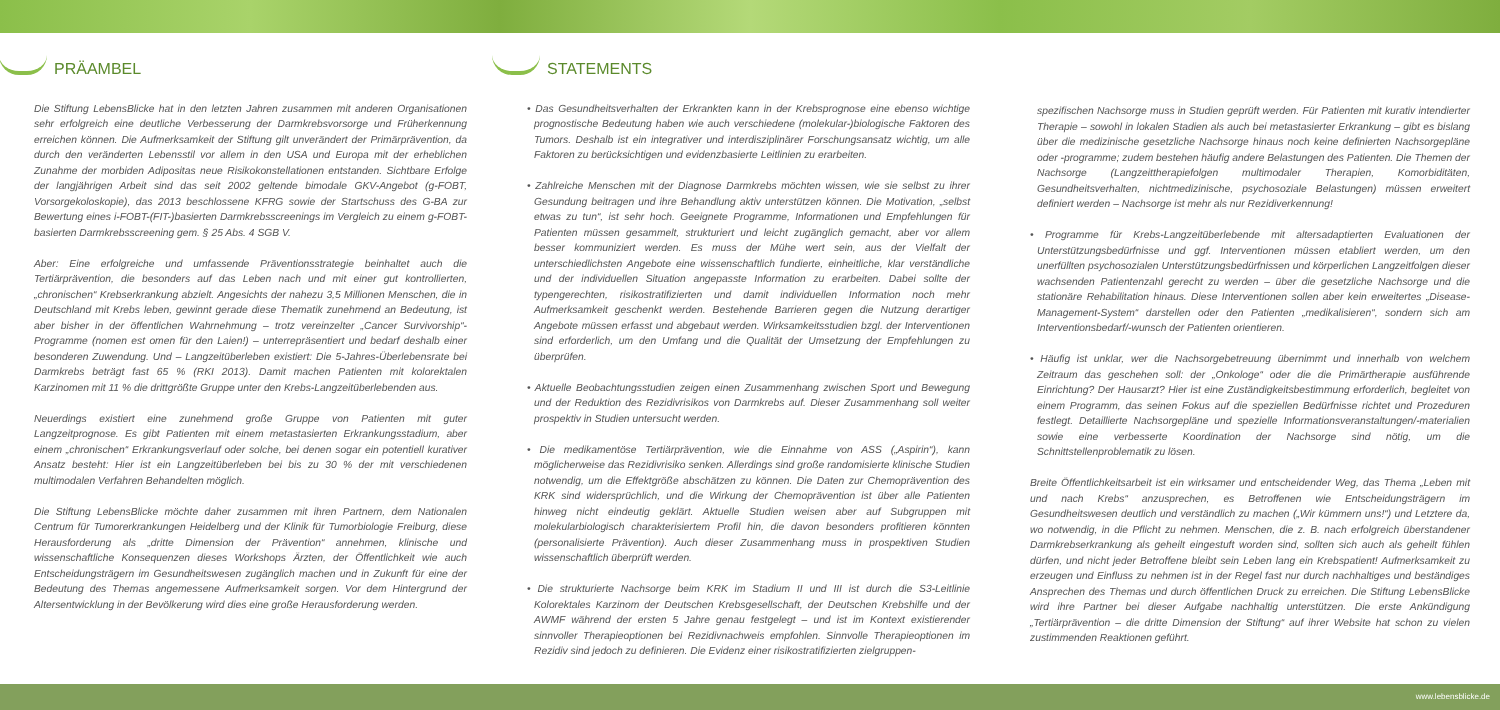PRÄAMBEL
Die Stiftung LebensBlicke hat in den letzten Jahren zusammen mit anderen Organisationen sehr erfolgreich eine deutliche Verbesserung der Darmkrebsvorsorge und Früherkennung erreichen können. Die Aufmerksamkeit der Stiftung gilt unverändert der Primärprävention, da durch den veränderten Lebensstil vor allem in den USA und Europa mit der erheblichen Zunahme der morbiden Adipositas neue Risikokonstellationen entstanden. Sichtbare Erfolge der langjährigen Arbeit sind das seit 2002 geltende bimodale GKV-Angebot (g-FOBT, Vorsorgekoloskopie), das 2013 beschlossene KFRG sowie der Startschuss des G-BA zur Bewertung eines i-FOBT-(FIT-)basierten Darmkrebsscreenings im Vergleich zu einem g-FOBT-basierten Darmkrebsscreening gem. § 25 Abs. 4 SGB V.
Aber: Eine erfolgreiche und umfassende Präventionsstrategie beinhaltet auch die Tertiärprävention, die besonders auf das Leben nach und mit einer gut kontrollierten, „chronischen“ Krebserkrankung abzielt. Angesichts der nahezu 3,5 Millionen Menschen, die in Deutschland mit Krebs leben, gewinnt gerade diese Thematik zunehmend an Bedeutung, ist aber bisher in der öffentlichen Wahrnehmung – trotz vereinzelter „Cancer Survivorship“-Programme (nomen est omen für den Laien!) – unterrepräsentiert und bedarf deshalb einer besonderen Zuwendung. Und – Langzeitüberleben existiert: Die 5-Jahres-Überlebensrate bei Darmkrebs beträgt fast 65 % (RKI 2013). Damit machen Patienten mit kolorektalen Karzinomen mit 11 % die drittgrößte Gruppe unter den Krebs-Langzeitüberlebenden aus.
Neuerdings existiert eine zunehmend große Gruppe von Patienten mit guter Langzeitprognose. Es gibt Patienten mit einem metastasierten Erkrankungsstadium, aber einem „chronischen“ Erkrankungsverlauf oder solche, bei denen sogar ein potentiell kurativer Ansatz besteht: Hier ist ein Langzeitüberleben bei bis zu 30 % der mit verschiedenen multimodalen Verfahren Behandelten möglich.
Die Stiftung LebensBlicke möchte daher zusammen mit ihren Partnern, dem Nationalen Centrum für Tumorerkrankungen Heidelberg und der Klinik für Tumorbiologie Freiburg, diese Herausforderung als „dritte Dimension der Prävention“ annehmen, klinische und wissenschaftliche Konsequenzen dieses Workshops Ärzten, der Öffentlichkeit wie auch Entscheidungsträgern im Gesundheitswesen zugänglich machen und in Zukunft für eine der Bedeutung des Themas angemessene Aufmerksamkeit sorgen. Vor dem Hintergrund der Altersentwicklung in der Bevölkerung wird dies eine große Herausforderung werden.
STATEMENTS
• Das Gesundheitsverhalten der Erkrankten kann in der Krebsprognose eine ebenso wichtige prognostische Bedeutung haben wie auch verschiedene (molekular-)biologische Faktoren des Tumors. Deshalb ist ein integrativer und interdisziplinärer Forschungsansatz wichtig, um alle Faktoren zu berücksichtigen und evidenzbasierte Leitlinien zu erarbeiten.
• Zahlreiche Menschen mit der Diagnose Darmkrebs möchten wissen, wie sie selbst zu ihrer Gesundung beitragen und ihre Behandlung aktiv unterstützen können. Die Motivation, „selbst etwas zu tun“, ist sehr hoch. Geeignete Programme, Informationen und Empfehlungen für Patienten müssen gesammelt, strukturiert und leicht zugänglich gemacht, aber vor allem besser kommuniziert werden. Es muss der Mühe wert sein, aus der Vielfalt der unterschiedlichsten Angebote eine wissenschaftlich fundierte, einheitliche, klar verständliche und der individuellen Situation angepasste Information zu erarbeiten. Dabei sollte der typengerechten, risikostratifizierten und damit individuellen Information noch mehr Aufmerksamkeit geschenkt werden. Bestehende Barrieren gegen die Nutzung derartiger Angebote müssen erfasst und abgebaut werden. Wirksamkeitsstudien bzgl. der Interventionen sind erforderlich, um den Umfang und die Qualität der Umsetzung der Empfehlungen zu überprüfen.
• Aktuelle Beobachtungsstudien zeigen einen Zusammenhang zwischen Sport und Bewegung und der Reduktion des Rezidivrisikos von Darmkrebs auf. Dieser Zusammenhang soll weiter prospektiv in Studien untersucht werden.
• Die medikamentöse Tertiärprävention, wie die Einnahme von ASS („Aspirin“), kann möglicherweise das Rezidivrisiko senken. Allerdings sind große randomisierte klinische Studien notwendig, um die Effektgröße abschätzen zu können. Die Daten zur Chemoprävention des KRK sind widersprüchlich, und die Wirkung der Chemoprävention ist über alle Patienten hinweg nicht eindeutig geklärt. Aktuelle Studien weisen aber auf Subgruppen mit molekularbiologisch charakterisiertem Profil hin, die davon besonders profitieren könnten (personalisierte Prävention). Auch dieser Zusammenhang muss in prospektiven Studien wissenschaftlich überprüft werden.
• Die strukturierte Nachsorge beim KRK im Stadium II und III ist durch die S3-Leitlinie Kolorektales Karzinom der Deutschen Krebsgesellschaft, der Deutschen Krebshilfe und der AWMF während der ersten 5 Jahre genau festgelegt – und ist im Kontext existierender sinnvoller Therapieoptionen bei Rezidivnachweis empfohlen. Sinnvolle Therapieoptionen im Rezidiv sind jedoch zu definieren. Die Evidenz einer risikostratifizierten zielgruppen-
spezifischen Nachsorge muss in Studien geprüft werden. Für Patienten mit kurativ intendierter Therapie – sowohl in lokalen Stadien als auch bei metastasierter Erkrankung – gibt es bislang über die medizinische gesetzliche Nachsorge hinaus noch keine definierten Nachsorgepläne oder -programme; zudem bestehen häufig andere Belastungen des Patienten. Die Themen der Nachsorge (Langzeittherapiefolgen multimodaler Therapien, Komorbiditäten, Gesundheitsverhalten, nichtmedizinische, psychosoziale Belastungen) müssen erweitert definiert werden – Nachsorge ist mehr als nur Rezidiverkennung!
• Programme für Krebs-Langzeitüberlebende mit altersadaptierten Evaluationen der Unterstützungsbedürfnisse und ggf. Interventionen müssen etabliert werden, um den unerfüllten psychosozialen Unterstützungsbedürfnissen und körperlichen Langzeitfolgen dieser wachsenden Patientenzahl gerecht zu werden – über die gesetzliche Nachsorge und die stationäre Rehabilitation hinaus. Diese Interventionen sollen aber kein erweitertes „Disease-Management-System“ darstellen oder den Patienten „medikalisieren“, sondern sich am Interventionsbedarf/-wunsch der Patienten orientieren.
• Häufig ist unklar, wer die Nachsorgebetreuung übernimmt und innerhalb von welchem Zeitraum das geschehen soll: der „Onkologe“ oder die die Primärtherapie ausführende Einrichtung? Der Hausarzt? Hier ist eine Zuständigkeitsbestimmung erforderlich, begleitet von einem Programm, das seinen Fokus auf die speziellen Bedürfnisse richtet und Prozeduren festlegt. Detaillierte Nachsorgepläne und spezielle Informationsveranstaltungen/-materialien sowie eine verbesserte Koordination der Nachsorge sind nötig, um die Schnittstellenproblematik zu lösen.
Breite Öffentlichkeitsarbeit ist ein wirksamer und entscheidender Weg, das Thema „Leben mit und nach Krebs“ anzusprechen, es Betroffenen wie Entscheidungsträgern im Gesundheitswesen deutlich und verständlich zu machen („Wir kümmern uns!“) und Letztere da, wo notwendig, in die Pflicht zu nehmen. Menschen, die z. B. nach erfolgreich überstandener Darmkrebserkrankung als geheilt eingestuft worden sind, sollten sich auch als geheilt fühlen dürfen, und nicht jeder Betroffene bleibt sein Leben lang ein Krebspatient! Aufmerksamkeit zu erzeugen und Einfluss zu nehmen ist in der Regel fast nur durch nachhaltiges und beständiges Ansprechen des Themas und durch öffentlichen Druck zu erreichen. Die Stiftung LebensBlicke wird ihre Partner bei dieser Aufgabe nachhaltig unterstützen. Die erste Ankündigung „Tertiärprävention – die dritte Dimension der Stiftung“ auf ihrer Website hat schon zu vielen zustimmenden Reaktionen geführt.
www.lebensblicke.de